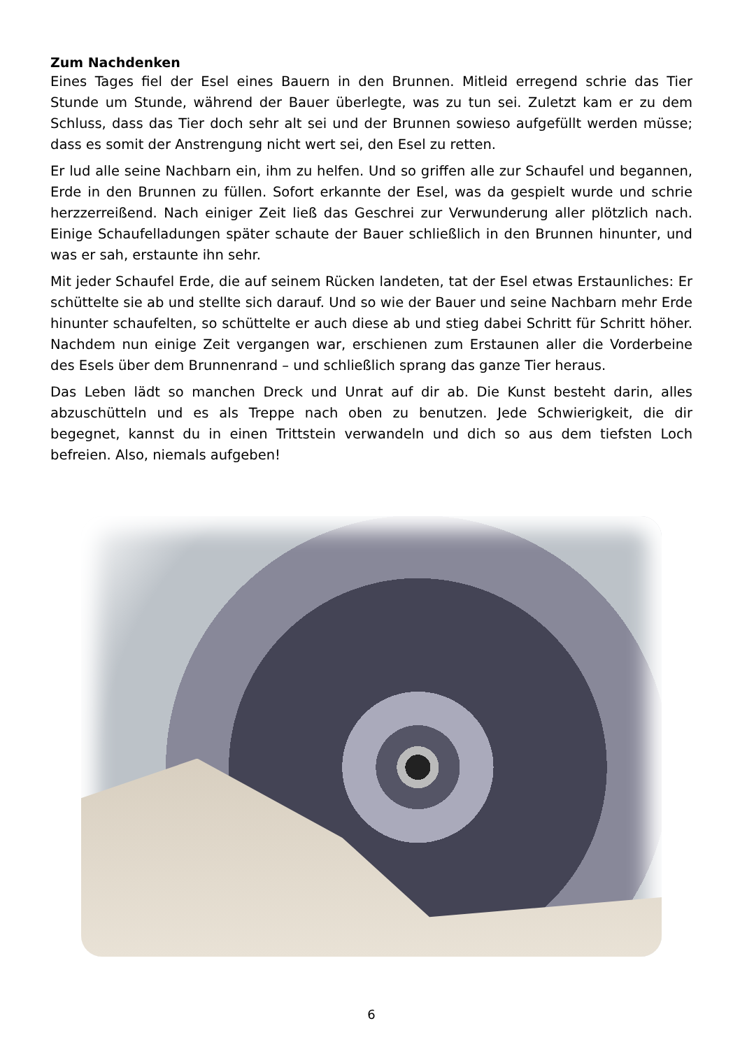Zum Nachdenken
Eines Tages fiel der Esel eines Bauern in den Brunnen. Mitleid erregend schrie das Tier Stunde um Stunde, während der Bauer überlegte, was zu tun sei. Zuletzt kam er zu dem Schluss, dass das Tier doch sehr alt sei und der Brunnen sowieso aufgefüllt werden müsse; dass es somit der Anstrengung nicht wert sei, den Esel zu retten.
Er lud alle seine Nachbarn ein, ihm zu helfen. Und so griffen alle zur Schaufel und be­gannen, Erde in den Brunnen zu füllen. Sofort erkannte der Esel, was da gespielt wurde und schrie herzzerreißend. Nach einiger Zeit ließ das Geschrei zur Verwunderung aller plötzlich nach. Einige Schaufelladungen später schaute der Bauer schließlich in den Brunnen hinunter, und was er sah, erstaunte ihn sehr.
Mit jeder Schaufel Erde, die auf seinem Rücken landeten, tat der Esel etwas Erstaunli­ches: Er schüttelte sie ab und stellte sich darauf. Und so wie der Bauer und seine Nach­barn mehr Erde hinunter schaufelten, so schüttelte er auch diese ab und stieg dabei Schritt für Schritt höher. Nachdem nun einige Zeit vergangen war, erschienen zum Er­staunen aller die Vorderbeine des Esels über dem Brunnenrand – und schließlich sprang das ganze Tier heraus.
Das Leben lädt so manchen Dreck und Unrat auf dir ab. Die Kunst besteht darin, alles abzuschütteln und es als Treppe nach oben zu benutzen. Jede Schwierigkeit, die dir begegnet, kannst du in einen Trittstein verwandeln und dich so aus dem tiefsten Loch befreien. Also, niemals aufgeben!
6